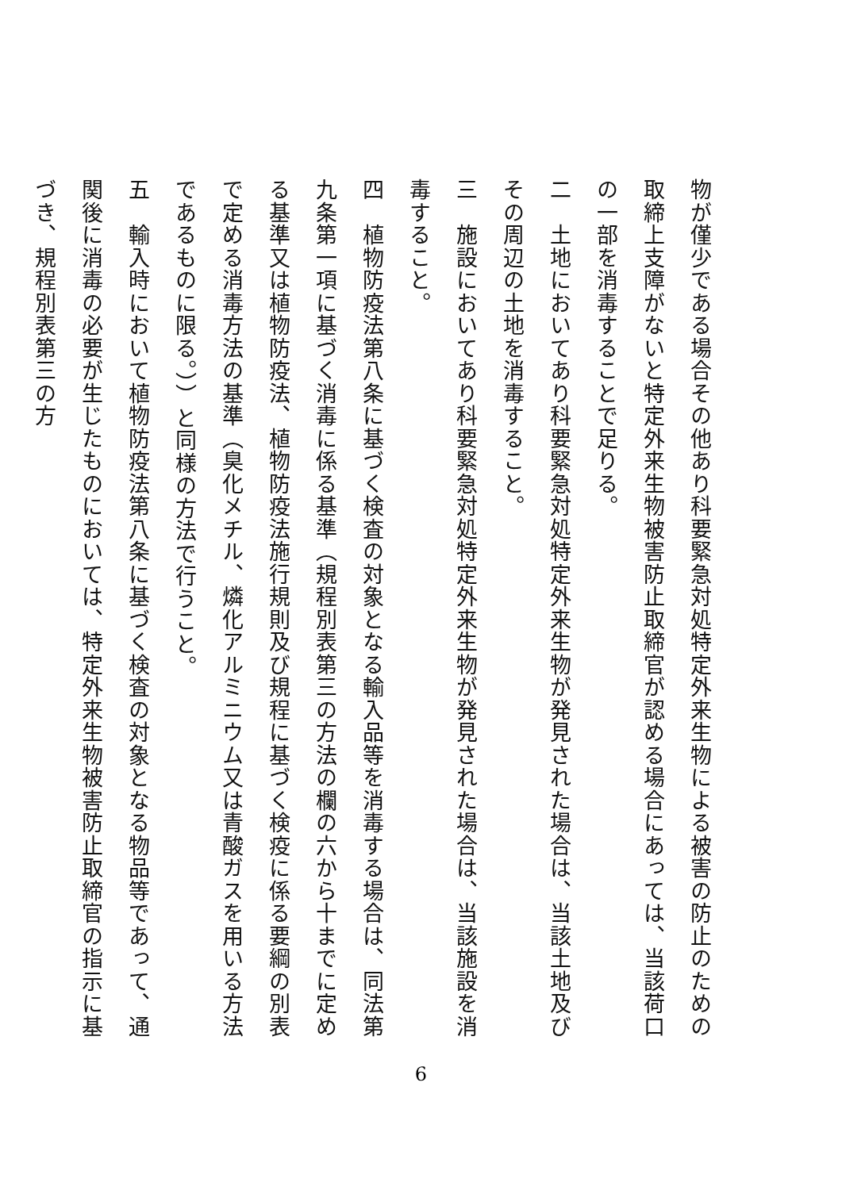物が僅少である場合その他あり科要緊急対処特定外来生物による被害の防止のための取締上支障がないと特定外来生物被害防止取締官が認める場合にあっては、当該荷口の一部を消毒することで足りる。
二　土地においてあり科要緊急対処特定外来生物が発見された場合は、当該土地及びその周辺の土地を消毒すること。
三　施設においてあり科要緊急対処特定外来生物が発見された場合は、当該施設を消毒すること。
四　植物防疫法第八条に基づく検査の対象となる輸入品等を消毒する場合は、同法第九条第一項に基づく消毒に係る基準（規程別表第三の方法の欄の六から十までに定める基準又は植物防疫法、植物防疫法施行規則及び規程に基づく検疫に係る要綱の別表で定める消毒方法の基準（臭化メチル、燐化アルミニウム又は青酸ガスを用いる方法であるものに限る。））と同様の方法で行うこと。
五　輸入時において植物防疫法第八条に基づく検査の対象となる物品等であって、通関後に消毒の必要が生じたものにおいては、特定外来生物被害防止取締官の指示に基づき、規程別表第三の方
6